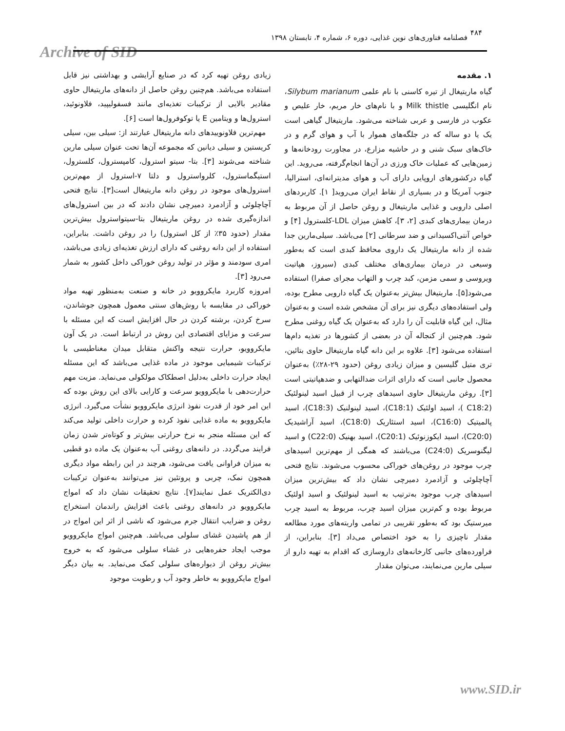Archive of SID
۴۸۴
فصلنامه فناوری‌های نوین غذایی، دوره ۶، شماره ۴، تابستان ۱۳۹۸
۱. مقدمه
گیاه ماریتیغال از تیره کاسنی با نام علمی Silybum marianum، نام انگلیسی Milk thistle و با نام‌های خار مریم، خار علیص و عکوب در فارسی و عربی شناخته می‌شود. ماریتیغال گیاهی است یک یا دو ساله که در جلگه‌های هموار با آب و هوای گرم و در خاک‌های سبک شنی و در حاشیه مزارع، در مجاورت رودخانه‌ها و زمین‌هایی که عملیات خاک ورزی در آن‌ها انجام‌گرفته، می‌روید. این گیاه درکشورهای اروپایی دارای آب و هوای مدیترانه‌ای، استرالیا، جنوب آمریکا و در بسیاری از نقاط ایران می‌روید[ ۱]. کاربردهای اصلی دارویی و غذایی ماریتیغال و روغن حاصل از آن مربوط به درمان بیماری‌های کبدی [۲، ۳]، کاهش میزان LDL-کلسترول [۴] و خواص آنتی‌اکسیدانی و ضد سرطانی [۲] می‌باشد. سیلی‌مارین جدا شده از دانه ماریتیغال یک داروی محافظ کبدی است که به‌طور وسیعی در درمان بیماری‌های مختلف کبدی (سیروز، هپاتیت ویروسی و سمی مزمن، کبد چرب و التهاب مجرای صفرا) استفاده می‌شود[۵]. ماریتیغال بیش‌تر به‌عنوان یک گیاه دارویی مطرح بوده، ولی استفاده‌های دیگری نیز برای آن مشخص شده است و به‌عنوان مثال، این گیاه قابلیت آن را دارد که به‌عنوان یک گیاه روغنی مطرح شود. هم‌چنین از کنجاله آن در بعضی از کشورها در تغذیه دام‌ها استفاده می‌شود [۳]. علاوه بر این دانه گیاه ماریتیغال حاوی بتائین، تری متیل گلیسین و میزان زیادی روغن (حدود ۲۹-۲۸٪) به‌عنوان محصول جانبی است که دارای اثرات ضدالتهابی و ضدهپاتیتی است [۳]. روغن ماریتیغال حاوی اسیدهای چرب از قبیل اسید لینولئیک (C18:2 )، اسید اولئیک (C18:1)، اسید لینولنیک (C18:3)، اسید پالمیتیک (C16:0)، اسید استئاریک (C18:0)، اسید آراشیدیک (C20:0)، اسید ایکوزنوئیک (C20:1)، اسید بهنیک (C22:0) و اسید لیگنوسریک (C24:0) می‌باشند که همگی از مهم‌ترین اسیدهای چرب موجود در روغن‌های خوراکی محسوب می‌شوند. نتایج فتحی آچاچلوئی و آزادمرد دمیرچی نشان داد که بیش‌ترین میزان اسیدهای چرب موجود به‌ترتیب به اسید لینولئیک و اسید اولئیک مربوط بوده و کم‌ترین میزان اسید چرب، مربوط به اسید چرب میرستیک بود که به‌طور تقریبی در تمامی واریته‌های مورد مطالعه مقدار ناچیزی را به خود اختصاص می‌داد [۳]. بنابراین، از فراورده‌های جانبی کارخانه‌های داروسازی که اقدام به تهیه دارو از سیلی مارین می‌نمایند، می‌توان مقدار
زیادی روغن تهیه کرد که در صنایع آرایشی و بهداشتی نیز قابل استفاده می‌باشد. هم‌چنین روغن حاصل از دانه‌های ماریتیغال حاوی مقادیر بالایی از ترکیبات تغذیه‌ای مانند فسفولیپید، فلاونوئید، استرول‌ها و ویتامین E یا توکوفرول‌ها است [۶].
مهم‌ترین فلاونوییدهای دانه ماریتیغال عبارتند از: سیلی بین، سیلی کریستین و سیلی دیانین که مجموعه آن‌ها تحت عنوان سیلی مارین شناخته می‌شوند [۳]. بتا- سیتو استرول، کامپسترول، کلسترول، استیگماسترول، کلرواسترول و دلتا ۷-استرول از مهم‌ترین استرول‌های موجود در روغن دانه ماریتیغال است[۳]. نتایج فتحی آچاچلوئی و آزادمرد دمیرچی نشان دادند که در بین استرول‌های اندازه‌گیری شده در روغن ماریتیغال بتا-سیتواسترول بیش‌ترین مقدار (حدود ۳۵٪ از کل استرول) را در روغن داشت. بنابراین، استفاده از این دانه روغنی که دارای ارزش تغذیه‌ای زیادی می‌باشد، امری سودمند و مؤثر در تولید روغن خوراکی داخل کشور به شمار می‌رود [۳].
امروزه کاربرد مایکروویو در خانه و صنعت به‌منظور تهیه مواد خوراکی در مقایسه با روش‌های سنتی معمول همچون جوشاندن، سرخ کردن، برشته کردن در حال افزایش است که این مسئله با سرعت و مزایای اقتصادی این روش در ارتباط است. در یک آون مایکروویو، حرارت نتیجه واکنش متقابل میدان مغناطیسی با ترکیبات شیمیایی موجود در ماده غذایی می‌باشد که این مسئله ایجاد حرارت داخلی به‌دلیل اصطکاک مولکولی می‌نماید. مزیت مهم حرارت‌دهی با مایکروویو سرعت و کارایی بالای این روش بوده که این امر خود از قدرت نفوذ انرژی مایکروویو نشأت می‌گیرد. انرژی مایکروویو به ماده غذایی نفوذ کرده و حرارت داخلی تولید می‌کند که این مسئله منجر به نرخ حرارتی بیش‌تر و کوتاه‌تر شدن زمان فرایند می‌گردد. در دانه‌های روغنی آب به‌عنوان یک ماده دو قطبی به میزان فراوانی یافت می‌شود، هرچند در این رابطه مواد دیگری همچون نمک، چربی و پروتئین نیز می‌توانند به‌عنوان ترکیبات دی‌الکتریک عمل نمایند[۷]. نتایج تحقیقات نشان داد که امواج مایکروویو در دانه‌های روغنی باعث افزایش راندمان استخراج روغن و ضرایب انتقال جرم می‌شود که ناشی از اثر این امواج در از هم پاشیدن غشای سلولی می‌باشد. هم‌چنین امواج مایکروویو موجب ایجاد حفره‌هایی در غشاء سلولی می‌شود که به خروج بیش‌تر روغن از دیواره‌های سلولی کمک می‌نماید. به بیان دیگر امواج مایکروویو به خاطر وجود آب و رطوبت موجود
www.SID.ir